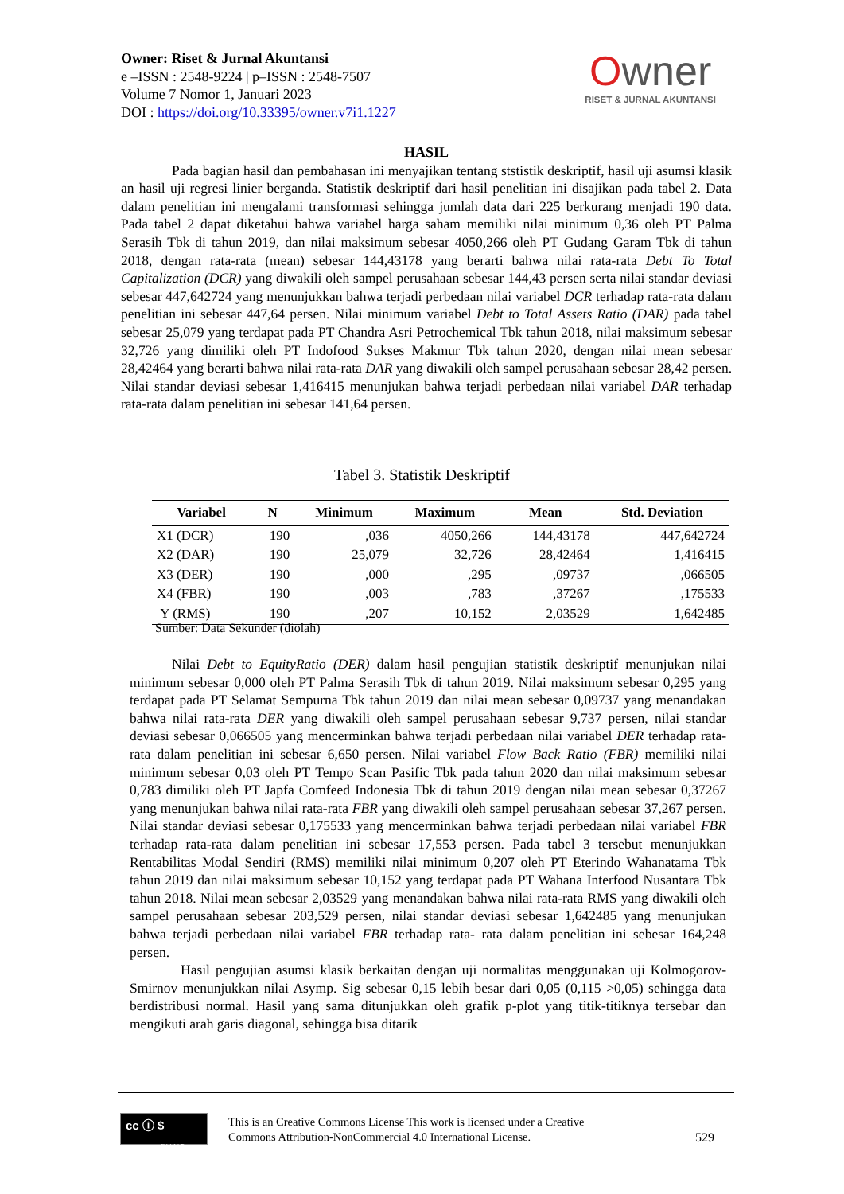Owner: Riset & Jurnal Akuntansi
e –ISSN : 2548-9224 | p–ISSN : 2548-7507
Volume 7 Nomor 1, Januari 2023
DOI : https://doi.org/10.33395/owner.v7i1.1227
Owner
RISET & JURNAL AKUNTANSI
HASIL
Pada bagian hasil dan pembahasan ini menyajikan tentang ststistik deskriptif, hasil uji asumsi klasik an hasil uji regresi linier berganda. Statistik deskriptif dari hasil penelitian ini disajikan pada tabel 2. Data dalam penelitian ini mengalami transformasi sehingga jumlah data dari 225 berkurang menjadi 190 data. Pada tabel 2 dapat diketahui bahwa variabel harga saham memiliki nilai minimum 0,36 oleh PT Palma Serasih Tbk di tahun 2019, dan nilai maksimum sebesar 4050,266 oleh PT Gudang Garam Tbk di tahun 2018, dengan rata-rata (mean) sebesar 144,43178 yang berarti bahwa nilai rata-rata Debt To Total Capitalization (DCR) yang diwakili oleh sampel perusahaan sebesar 144,43 persen serta nilai standar deviasi sebesar 447,642724 yang menunjukkan bahwa terjadi perbedaan nilai variabel DCR terhadap rata-rata dalam penelitian ini sebesar 447,64 persen. Nilai minimum variabel Debt to Total Assets Ratio (DAR) pada tabel sebesar 25,079 yang terdapat pada PT Chandra Asri Petrochemical Tbk tahun 2018, nilai maksimum sebesar 32,726 yang dimiliki oleh PT Indofood Sukses Makmur Tbk tahun 2020, dengan nilai mean sebesar 28,42464 yang berarti bahwa nilai rata-rata DAR yang diwakili oleh sampel perusahaan sebesar 28,42 persen. Nilai standar deviasi sebesar 1,416415 menunjukan bahwa terjadi perbedaan nilai variabel DAR terhadap rata-rata dalam penelitian ini sebesar 141,64 persen.
Tabel 3. Statistik Deskriptif
| Variabel | N | Minimum | Maximum | Mean | Std. Deviation |
| --- | --- | --- | --- | --- | --- |
| X1 (DCR) | 190 | ,036 | 4050,266 | 144,43178 | 447,642724 |
| X2 (DAR) | 190 | 25,079 | 32,726 | 28,42464 | 1,416415 |
| X3 (DER) | 190 | ,000 | ,295 | ,09737 | ,066505 |
| X4 (FBR) | 190 | ,003 | ,783 | ,37267 | ,175533 |
| Y (RMS) | 190 | ,207 | 10,152 | 2,03529 | 1,642485 |
Sumber: Data Sekunder (diolah)
Nilai Debt to EquityRatio (DER) dalam hasil pengujian statistik deskriptif menunjukan nilai minimum sebesar 0,000 oleh PT Palma Serasih Tbk di tahun 2019. Nilai maksimum sebesar 0,295 yang terdapat pada PT Selamat Sempurna Tbk tahun 2019 dan nilai mean sebesar 0,09737 yang menandakan bahwa nilai rata-rata DER yang diwakili oleh sampel perusahaan sebesar 9,737 persen, nilai standar deviasi sebesar 0,066505 yang mencerminkan bahwa terjadi perbedaan nilai variabel DER terhadap rata-rata dalam penelitian ini sebesar 6,650 persen. Nilai variabel Flow Back Ratio (FBR) memiliki nilai minimum sebesar 0,03 oleh PT Tempo Scan Pasific Tbk pada tahun 2020 dan nilai maksimum sebesar 0,783 dimiliki oleh PT Japfa Comfeed Indonesia Tbk di tahun 2019 dengan nilai mean sebesar 0,37267 yang menunjukan bahwa nilai rata-rata FBR yang diwakili oleh sampel perusahaan sebesar 37,267 persen. Nilai standar deviasi sebesar 0,175533 yang mencerminkan bahwa terjadi perbedaan nilai variabel FBR terhadap rata-rata dalam penelitian ini sebesar 17,553 persen. Pada tabel 3 tersebut menunjukkan Rentabilitas Modal Sendiri (RMS) memiliki nilai minimum 0,207 oleh PT Eterindo Wahanatama Tbk tahun 2019 dan nilai maksimum sebesar 10,152 yang terdapat pada PT Wahana Interfood Nusantara Tbk tahun 2018. Nilai mean sebesar 2,03529 yang menandakan bahwa nilai rata-rata RMS yang diwakili oleh sampel perusahaan sebesar 203,529 persen, nilai standar deviasi sebesar 1,642485 yang menunjukan bahwa terjadi perbedaan nilai variabel FBR terhadap rata- rata dalam penelitian ini sebesar 164,248 persen.
Hasil pengujian asumsi klasik berkaitan dengan uji normalitas menggunakan uji Kolmogorov-Smirnov menunjukkan nilai Asymp. Sig sebesar 0,15 lebih besar dari 0,05 (0,115 >0,05) sehingga data berdistribusi normal. Hasil yang sama ditunjukkan oleh grafik p-plot yang titik-titiknya tersebar dan mengikuti arah garis diagonal, sehingga bisa ditarik
cc ⓘ $
BY NC
This is an Creative Commons License This work is licensed under a Creative
Commons Attribution-NonCommercial 4.0 International License.
529